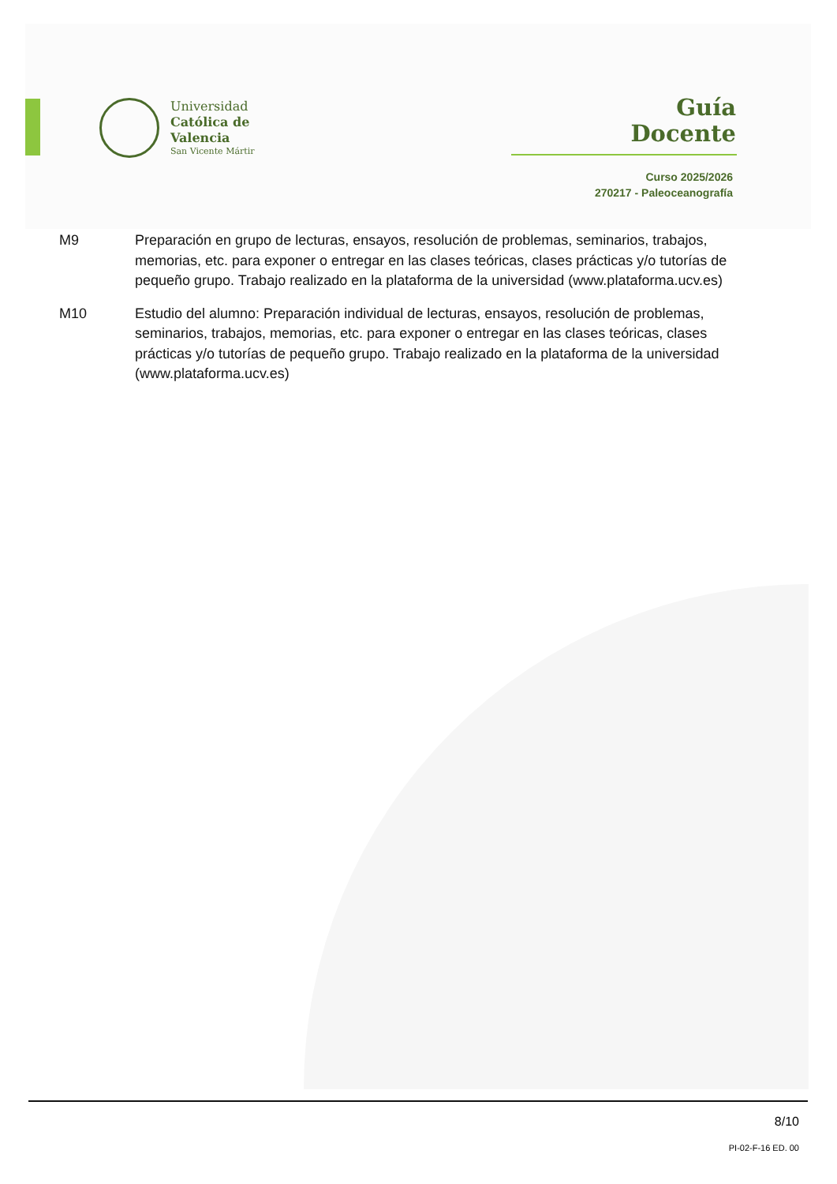Universidad
Católica de
Valencia
San Vicente Mártir
Guía
Docente
Curso 2025/2026
270217 - Paleoceanografía
M9 Preparación en grupo de lecturas, ensayos, resolución de problemas, seminarios, trabajos, memorias, etc. para exponer o entregar en las clases teóricas, clases prácticas y/o tutorías de pequeño grupo. Trabajo realizado en la plataforma de la universidad (www.plataforma.ucv.es)
M10 Estudio del alumno: Preparación individual de lecturas, ensayos, resolución de problemas, seminarios, trabajos, memorias, etc. para exponer o entregar en las clases teóricas, clases prácticas y/o tutorías de pequeño grupo. Trabajo realizado en la plataforma de la universidad (www.plataforma.ucv.es)
8/10
PI-02-F-16 ED. 00